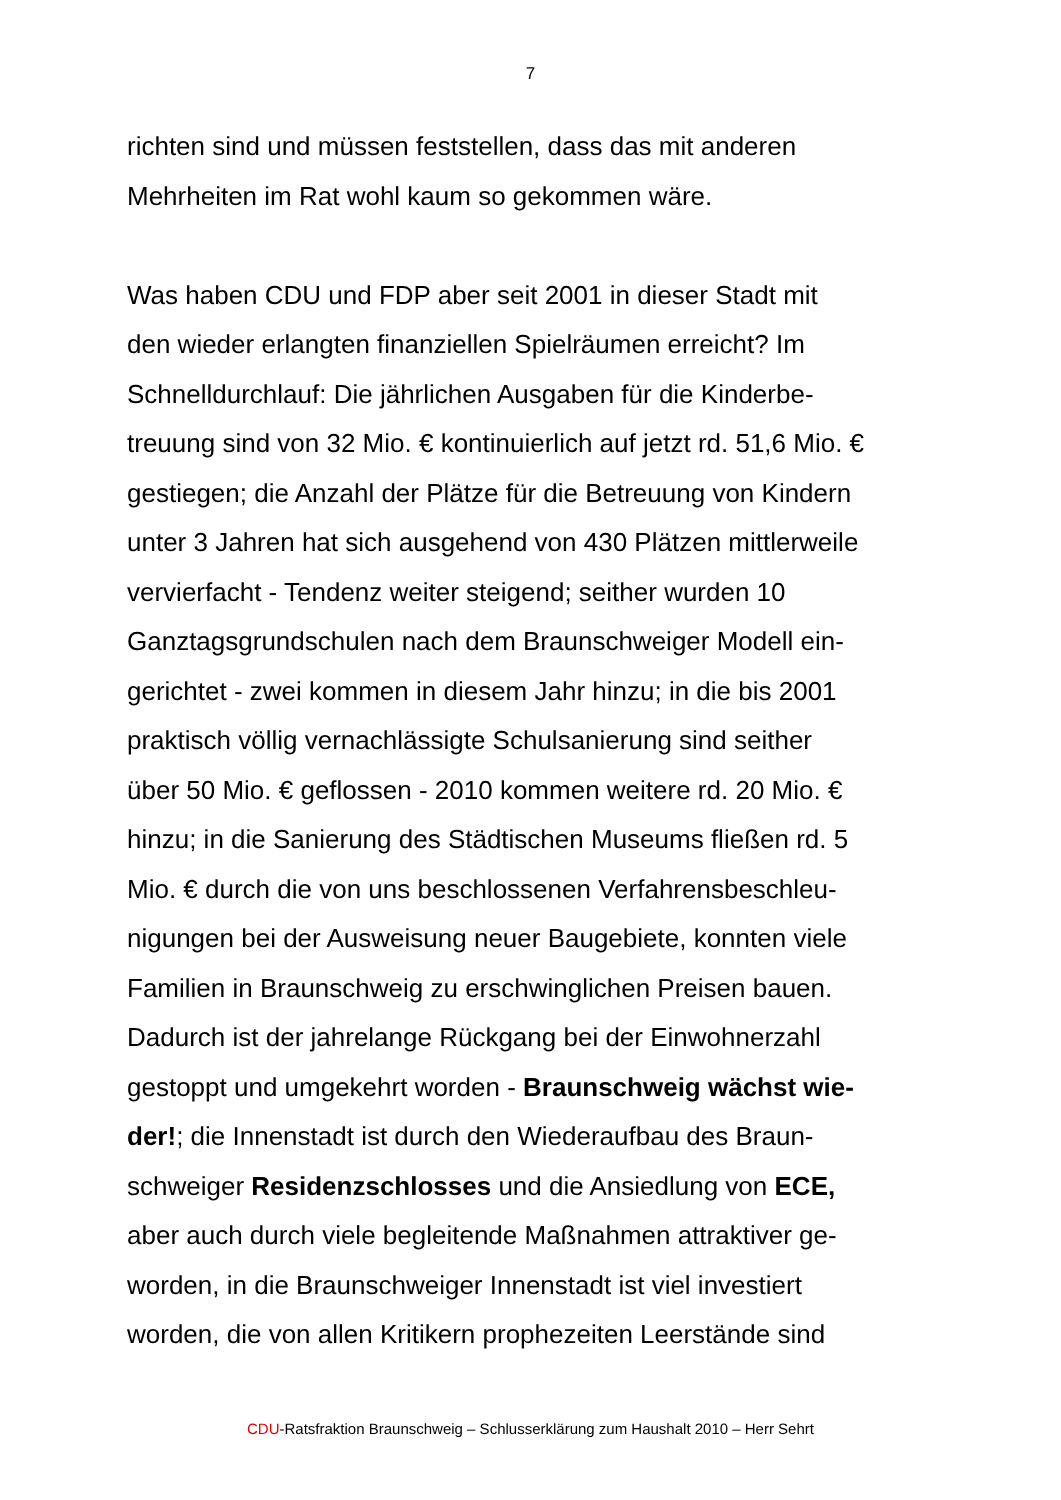7
richten sind und müssen feststellen, dass das mit anderen
Mehrheiten im Rat wohl kaum so gekommen wäre.
Was haben CDU und FDP aber seit 2001 in dieser Stadt mit
den wieder erlangten finanziellen Spielräumen erreicht? Im
Schnelldurchlauf: Die jährlichen Ausgaben für die Kinderbe-
treuung sind von 32 Mio. € kontinuierlich auf jetzt rd. 51,6 Mio. €
gestiegen; die Anzahl der Plätze für die Betreuung von Kindern
unter 3 Jahren hat sich ausgehend von 430 Plätzen mittlerweile
vervierfacht - Tendenz weiter steigend; seither wurden 10
Ganztagsgrundschulen nach dem Braunschweiger Modell ein-
gerichtet - zwei kommen in diesem Jahr hinzu; in die bis 2001
praktisch völlig vernachlässigte Schulsanierung sind seither
über 50 Mio. € geflossen - 2010 kommen weitere rd. 20 Mio. €
hinzu; in die Sanierung des Städtischen Museums fließen rd. 5
Mio. € durch die von uns beschlossenen Verfahrensbeschleu-
nigungen bei der Ausweisung neuer Baugebiete, konnten viele
Familien in Braunschweig zu erschwinglichen Preisen bauen.
Dadurch ist der jahrelange Rückgang bei der Einwohnerzahl
gestoppt und umgekehrt worden - Braunschweig wächst wie-
der!; die Innenstadt ist durch den Wiederaufbau des Braun-
schweiger Residenzschlosses und die Ansiedlung von ECE,
aber auch durch viele begleitende Maßnahmen attraktiver ge-
worden, in die Braunschweiger Innenstadt ist viel investiert
worden, die von allen Kritikern prophezeiten Leerstände sind
CDU-Ratsfraktion Braunschweig – Schlusserklärung zum Haushalt 2010 – Herr Sehrt